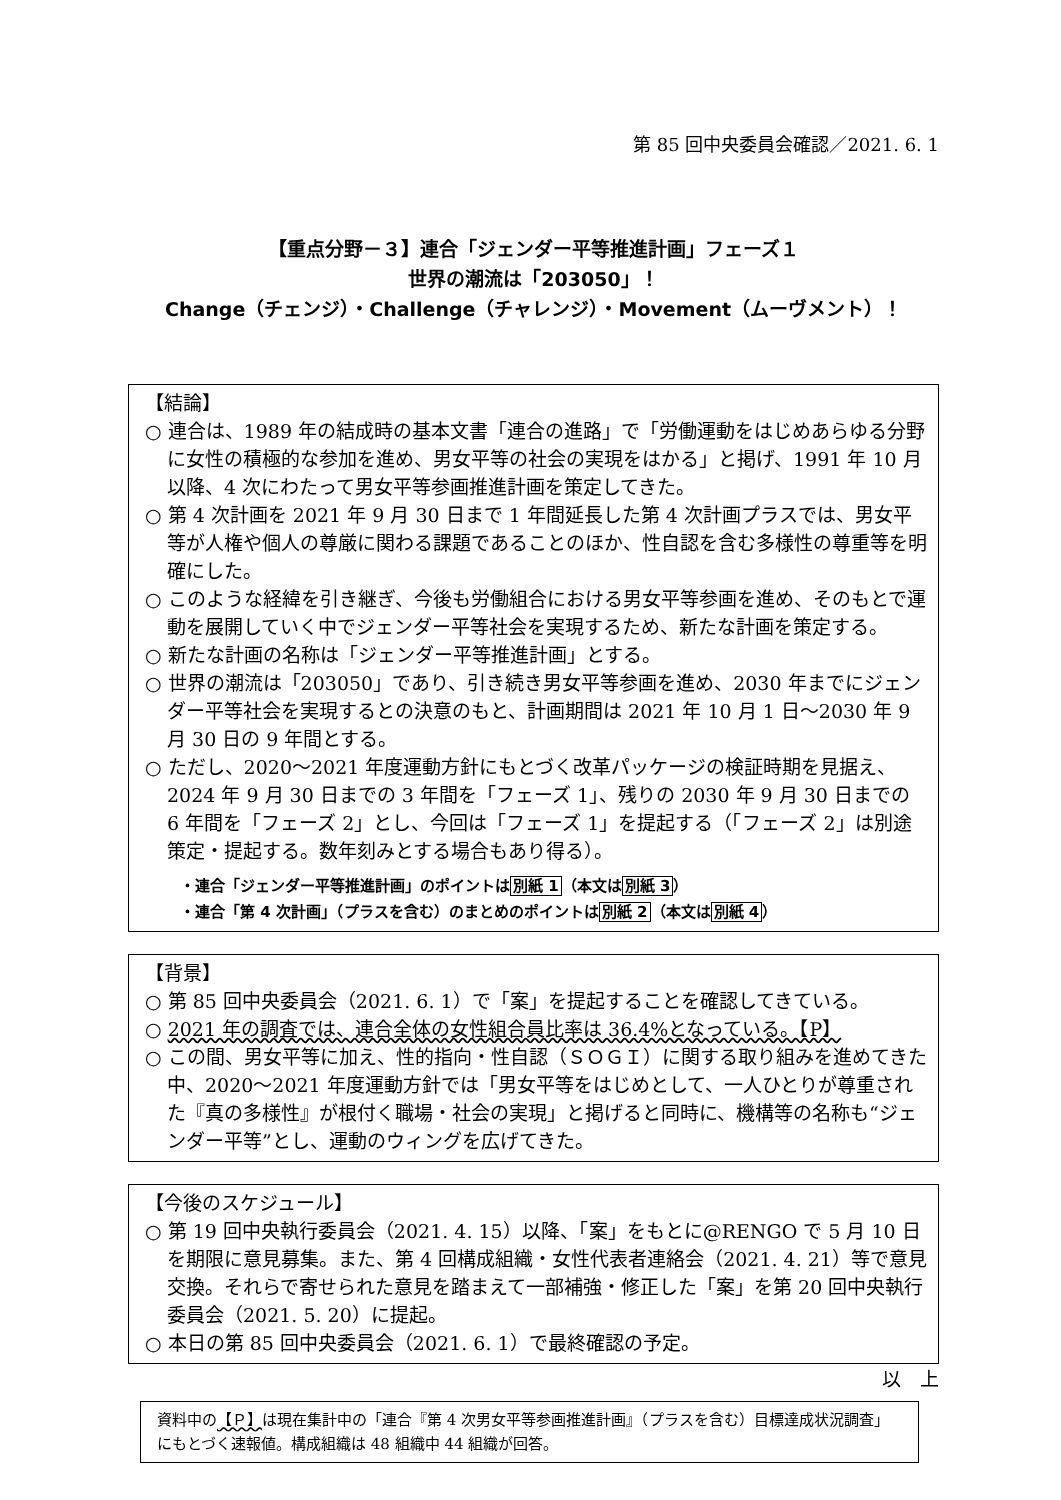第 85 回中央委員会確認／2021. 6. 1
【重点分野－３】連合「ジェンダー平等推進計画」フェーズ１
世界の潮流は「203050」！
Change（チェンジ）・Challenge（チャレンジ）・Movement（ムーヴメント）！
【結論】
○ 連合は、1989 年の結成時の基本文書「連合の進路」で「労働運動をはじめあらゆる分野に女性の積極的な参加を進め、男女平等の社会の実現をはかる」と掲げ、1991 年 10 月以降、4 次にわたって男女平等参画推進計画を策定してきた。
○ 第 4 次計画を 2021 年 9 月 30 日まで 1 年間延長した第 4 次計画プラスでは、男女平等が人権や個人の尊厳に関わる課題であることのほか、性自認を含む多様性の尊重等を明確にした。
○ このような経緯を引き継ぎ、今後も労働組合における男女平等参画を進め、そのもとで運動を展開していく中でジェンダー平等社会を実現するため、新たな計画を策定する。
○ 新たな計画の名称は「ジェンダー平等推進計画」とする。
○ 世界の潮流は「203050」であり、引き続き男女平等参画を進め、2030 年までにジェンダー平等社会を実現するとの決意のもと、計画期間は 2021 年 10 月 1 日～2030 年 9 月 30 日の 9 年間とする。
○ ただし、2020～2021 年度運動方針にもとづく改革パッケージの検証時期を見据え、2024 年 9 月 30 日までの 3 年間を「フェーズ 1」、残りの 2030 年 9 月 30 日までの 6 年間を「フェーズ 2」とし、今回は「フェーズ 1」を提起する（「フェーズ 2」は別途策定・提起する。数年刻みとする場合もあり得る）。
・連合「ジェンダー平等推進計画」のポイントは別紙 1（本文は別紙 3）
・連合「第 4 次計画」（プラスを含む）のまとめのポイントは別紙 2（本文は別紙 4）
【背景】
○ 第 85 回中央委員会（2021. 6. 1）で「案」を提起することを確認してきている。
○ 2021 年の調査では、連合全体の女性組合員比率は 36.4%となっている。【P】
○ この間、男女平等に加え、性的指向・性自認（ＳＯＧＩ）に関する取り組みを進めてきた中、2020～2021 年度運動方針では「男女平等をはじめとして、一人ひとりが尊重された『真の多様性』が根付く職場・社会の実現」と掲げると同時に、機構等の名称も“ジェンダー平等”とし、運動のウィングを広げてきた。
【今後のスケジュール】
○ 第 19 回中央執行委員会（2021. 4. 15）以降、「案」をもとに@RENGO で 5 月 10 日を期限に意見募集。また、第 4 回構成組織・女性代表者連絡会（2021. 4. 21）等で意見交換。それらで寄せられた意見を踏まえて一部補強・修正した「案」を第 20 回中央執行委員会（2021. 5. 20）に提起。
○ 本日の第 85 回中央委員会（2021. 6. 1）で最終確認の予定。
以　上
資料中の【Ｐ】は現在集計中の「連合『第 4 次男女平等参画推進計画』（プラスを含む）目標達成状況調査」にもとづく速報値。構成組織は 48 組織中 44 組織が回答。